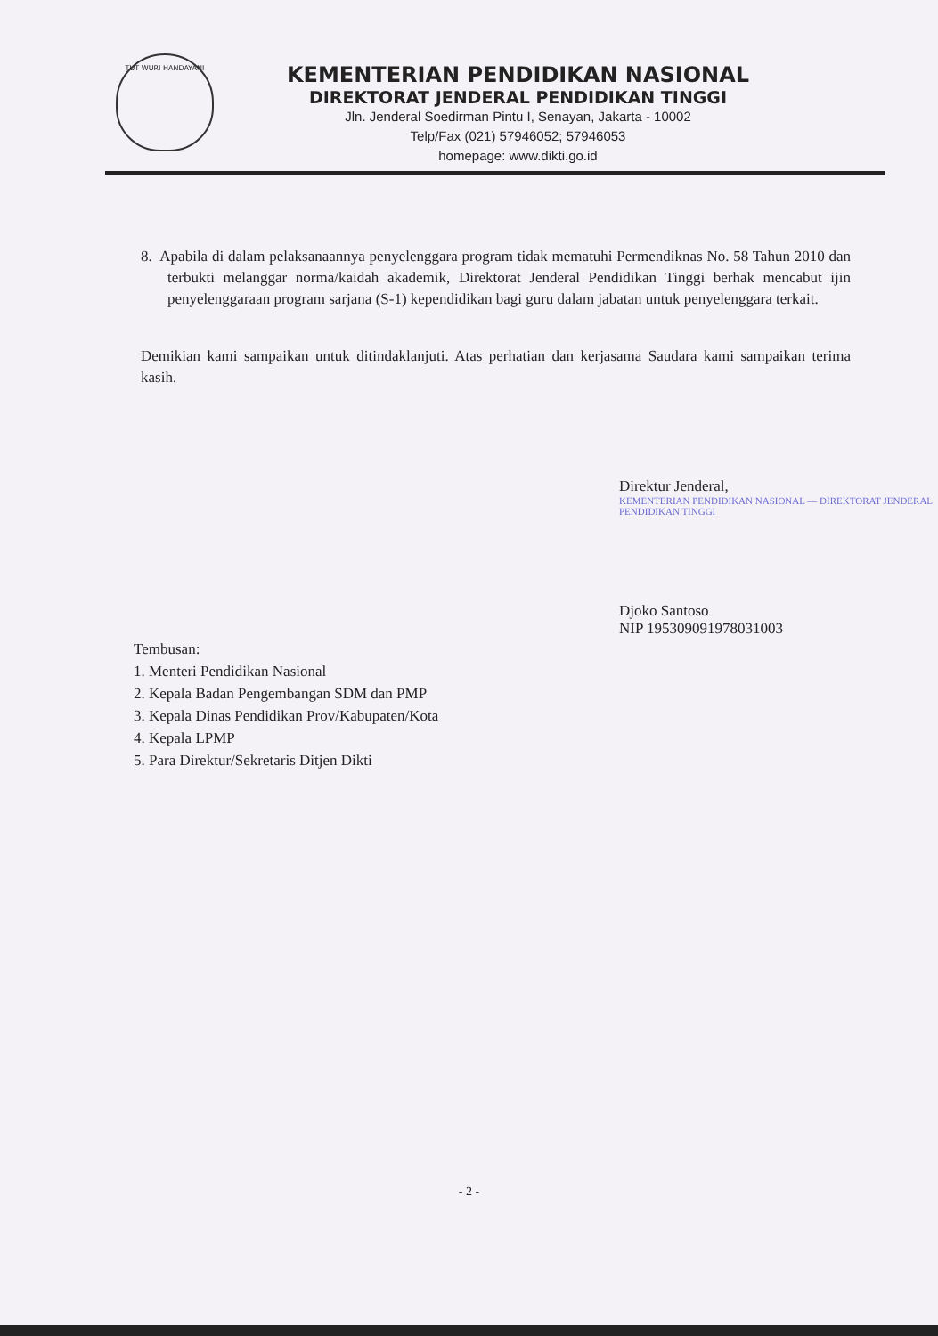TUT WURI HANDAYANI
KEMENTERIAN PENDIDIKAN NASIONAL
DIREKTORAT JENDERAL PENDIDIKAN TINGGI
Jln. Jenderal Soedirman Pintu I, Senayan, Jakarta - 10002
Telp/Fax (021) 57946052; 57946053
homepage: www.dikti.go.id
8. Apabila di dalam pelaksanaannya penyelenggara program tidak mematuhi Permendiknas No. 58 Tahun 2010 dan terbukti melanggar norma/kaidah akademik, Direktorat Jenderal Pendidikan Tinggi berhak mencabut ijin penyelenggaraan program sarjana (S-1) kependidikan bagi guru dalam jabatan untuk penyelenggara terkait.
Demikian kami sampaikan untuk ditindaklanjuti. Atas perhatian dan kerjasama Saudara kami sampaikan terima kasih.
Direktur Jenderal,
KEMENTERIAN PENDIDIKAN NASIONAL — DIREKTORAT JENDERAL PENDIDIKAN TINGGI
Djoko Santoso
NIP 195309091978031003
Tembusan:
1. Menteri Pendidikan Nasional
2. Kepala Badan Pengembangan SDM dan PMP
3. Kepala Dinas Pendidikan Prov/Kabupaten/Kota
4. Kepala LPMP
5. Para Direktur/Sekretaris Ditjen Dikti
- 2 -